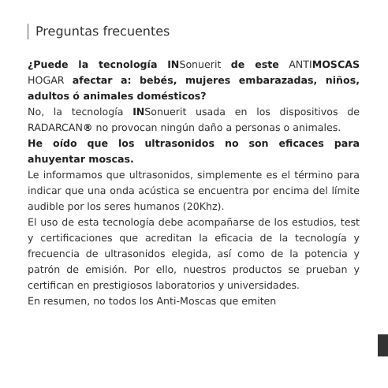Preguntas frecuentes
¿Puede la tecnología INSonuerit de este ANTIMOSCAS HOGAR afectar a: bebés, mujeres embarazadas, niños, adultos ó animales domésticos?
No, la tecnología INSonuerit usada en los dispositivos de RADARCAN® no provocan ningún daño a personas o animales.
He oído que los ultrasonidos no son eficaces para ahuyentar moscas.
Le informamos que ultrasonidos, simplemente es el término para indicar que una onda acústica se encuentra por encima del límite audible por los seres humanos (20Khz).
El uso de esta tecnología debe acompañarse de los estudios, test y certificaciones que acreditan la eficacia de la tecnología y frecuencia de ultrasonidos elegida, así como de la potencia y patrón de emisión. Por ello, nuestros productos se prueban y certifican en prestigiosos laboratorios y universidades.
En resumen, no todos los Anti-Moscas que emiten